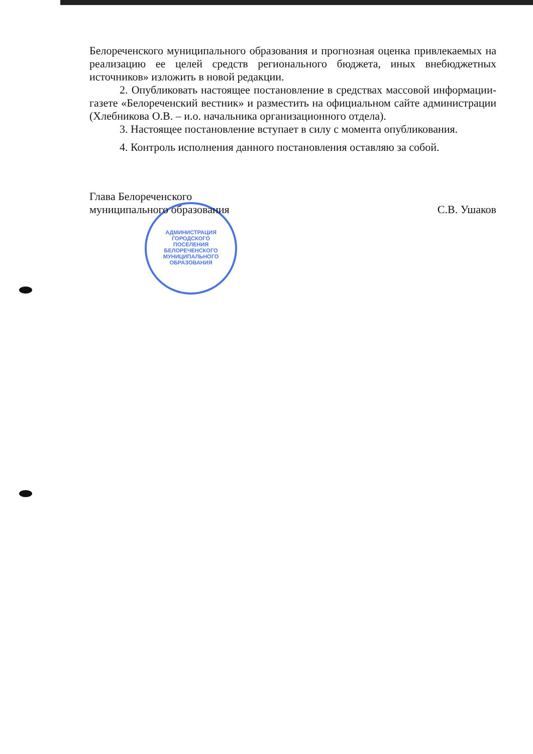АДМИНИСТРАЦИЯ
ГОРОДСКОГО
ПОСЕЛЕНИЯ
БЕЛОРЕЧЕНСКОГО
МУНИЦИПАЛЬНОГО
ОБРАЗОВАНИЯ
Белореченского муниципального образования и прогнозная оценка привлекаемых на реализацию ее целей средств регионального бюджета, иных внебюджетных источников» изложить в новой редакции.
2. Опубликовать настоящее постановление в средствах массовой информации-газете «Белореченский вестник» и разместить на официальном сайте администрации (Хлебникова О.В. – и.о. начальника организационного отдела).
3. Настоящее постановление вступает в силу с момента опубликования.
4. Контроль исполнения данного постановления оставляю за собой.
Глава Белореченского
муниципального образования
С.В. Ушаков